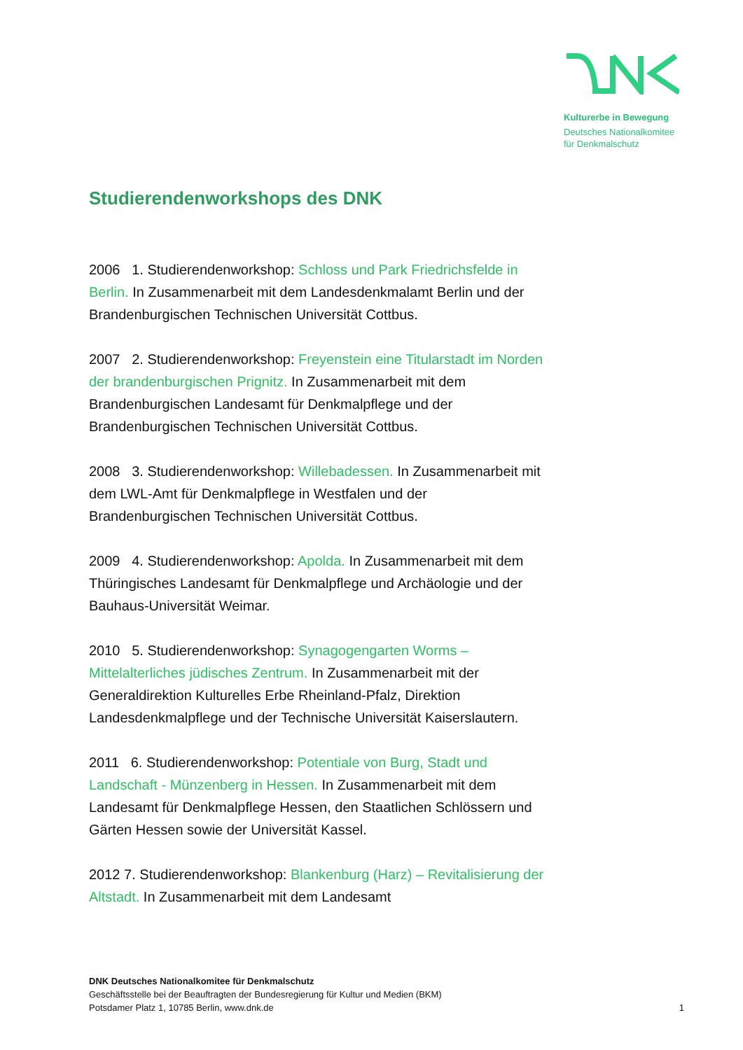Kulturerbe in Bewegung
Deutsches Nationalkomitee
für Denkmalschutz
Studierendenworkshops des DNK
2006 1. Studierendenworkshop: Schloss und Park Friedrichsfelde in Berlin. In Zusammenarbeit mit dem Landesdenkmalamt Berlin und der Brandenburgischen Technischen Universität Cottbus.
2007 2. Studierendenworkshop: Freyenstein eine Titularstadt im Norden der brandenburgischen Prignitz. In Zusammenarbeit mit dem Brandenburgischen Landesamt für Denkmalpflege und der Brandenburgischen Technischen Universität Cottbus.
2008 3. Studierendenworkshop: Willebadessen. In Zusammenarbeit mit dem LWL-Amt für Denkmalpflege in Westfalen und der Brandenburgischen Technischen Universität Cottbus.
2009 4. Studierendenworkshop: Apolda. In Zusammenarbeit mit dem Thüringisches Landesamt für Denkmalpflege und Archäologie und der Bauhaus-Universität Weimar.
2010 5. Studierendenworkshop: Synagogengarten Worms – Mittelalterliches jüdisches Zentrum. In Zusammenarbeit mit der Generaldirektion Kulturelles Erbe Rheinland-Pfalz, Direktion Landesdenkmalpflege und der Technische Universität Kaiserslautern.
2011 6. Studierendenworkshop: Potentiale von Burg, Stadt und Landschaft - Münzenberg in Hessen. In Zusammenarbeit mit dem Landesamt für Denkmalpflege Hessen, den Staatlichen Schlössern und Gärten Hessen sowie der Universität Kassel.
2012 7. Studierendenworkshop: Blankenburg (Harz) – Revitalisierung der Altstadt. In Zusammenarbeit mit dem Landesamt
DNK Deutsches Nationalkomitee für Denkmalschutz
Geschäftsstelle bei der Beauftragten der Bundesregierung für Kultur und Medien (BKM)
Potsdamer Platz 1, 10785 Berlin, www.dnk.de
1